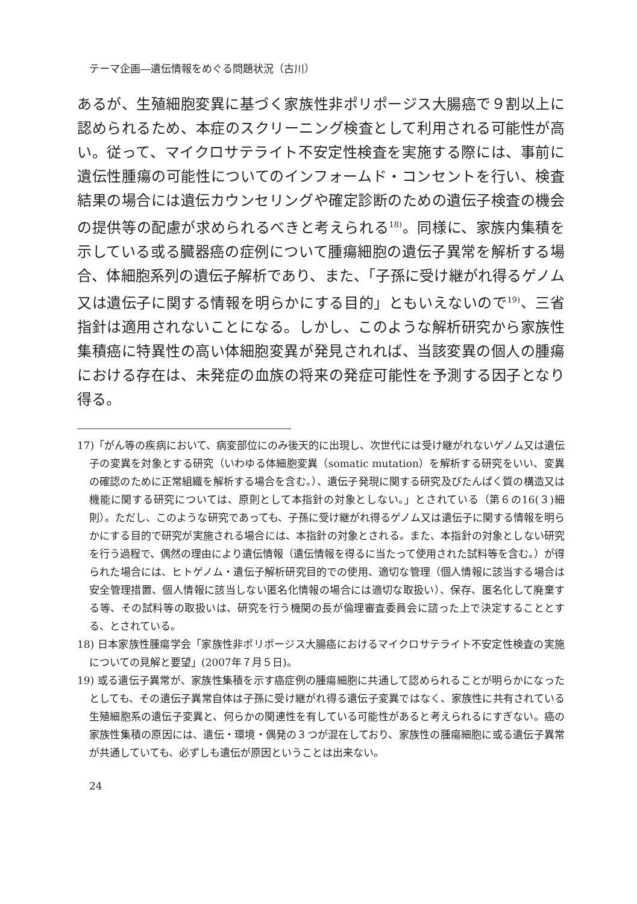テーマ企画―遺伝情報をめぐる問題状況（古川）
あるが、生殖細胞変異に基づく家族性非ポリポージス大腸癌で９割以上に認められるため、本症のスクリーニング検査として利用される可能性が高い。従って、マイクロサテライト不安定性検査を実施する際には、事前に遺伝性腫瘍の可能性についてのインフォームド・コンセントを行い、検査結果の場合には遺伝カウンセリングや確定診断のための遺伝子検査の機会の提供等の配慮が求められるべきと考えられる<sup>18)</sup>。同様に、家族内集積を示している或る臓器癌の症例について腫瘍細胞の遺伝子異常を解析する場合、体細胞系列の遺伝子解析であり、また、「子孫に受け継がれ得るゲノム又は遺伝子に関する情報を明らかにする目的」ともいえないので<sup>19)</sup>、三省指針は適用されないことになる。しかし、このような解析研究から家族性集積癌に特異性の高い体細胞変異が発見されれば、当該変異の個人の腫瘍における存在は、未発症の血族の将来の発症可能性を予測する因子となり得る。
17)「がん等の疾病において、病変部位にのみ後天的に出現し、次世代には受け継がれないゲノム又は遺伝子の変異を対象とする研究（いわゆる体細胞変異（somatic mutation）を解析する研究をいい、変異の確認のために正常組織を解析する場合を含む。）、遺伝子発現に関する研究及びたんぱく質の構造又は機能に関する研究については、原則として本指針の対象としない。」とされている（第６の16(３)細則）。ただし、このような研究であっても、子孫に受け継がれ得るゲノム又は遺伝子に関する情報を明らかにする目的で研究が実施される場合には、本指針の対象とされる。また、本指針の対象としない研究を行う過程で、偶然の理由により遺伝情報（遺伝情報を得るに当たって使用された試料等を含む。）が得られた場合には、ヒトゲノム・遺伝子解析研究目的での使用、適切な管理（個人情報に該当する場合は安全管理措置、個人情報に該当しない匿名化情報の場合には適切な取扱い）、保存、匿名化して廃棄する等、その試料等の取扱いは、研究を行う機関の長が倫理審査委員会に諮った上で決定することとする、とされている。
18) 日本家族性腫瘍学会「家族性非ポリポージス大腸癌におけるマイクロサテライト不安定性検査の実施についての見解と要望」(2007年７月５日)。
19) 或る遺伝子異常が、家族性集積を示す癌症例の腫瘍細胞に共通して認められることが明らかになったとしても、その遺伝子異常自体は子孫に受け継がれ得る遺伝子変異ではなく、家族性に共有されている生殖細胞系の遺伝子変異と、何らかの関連性を有している可能性があると考えられるにすぎない。癌の家族性集積の原因には、遺伝・環境・偶発の３つが混在しており、家族性の腫瘍細胞に或る遺伝子異常が共通していても、必ずしも遺伝が原因ということは出来ない。
24